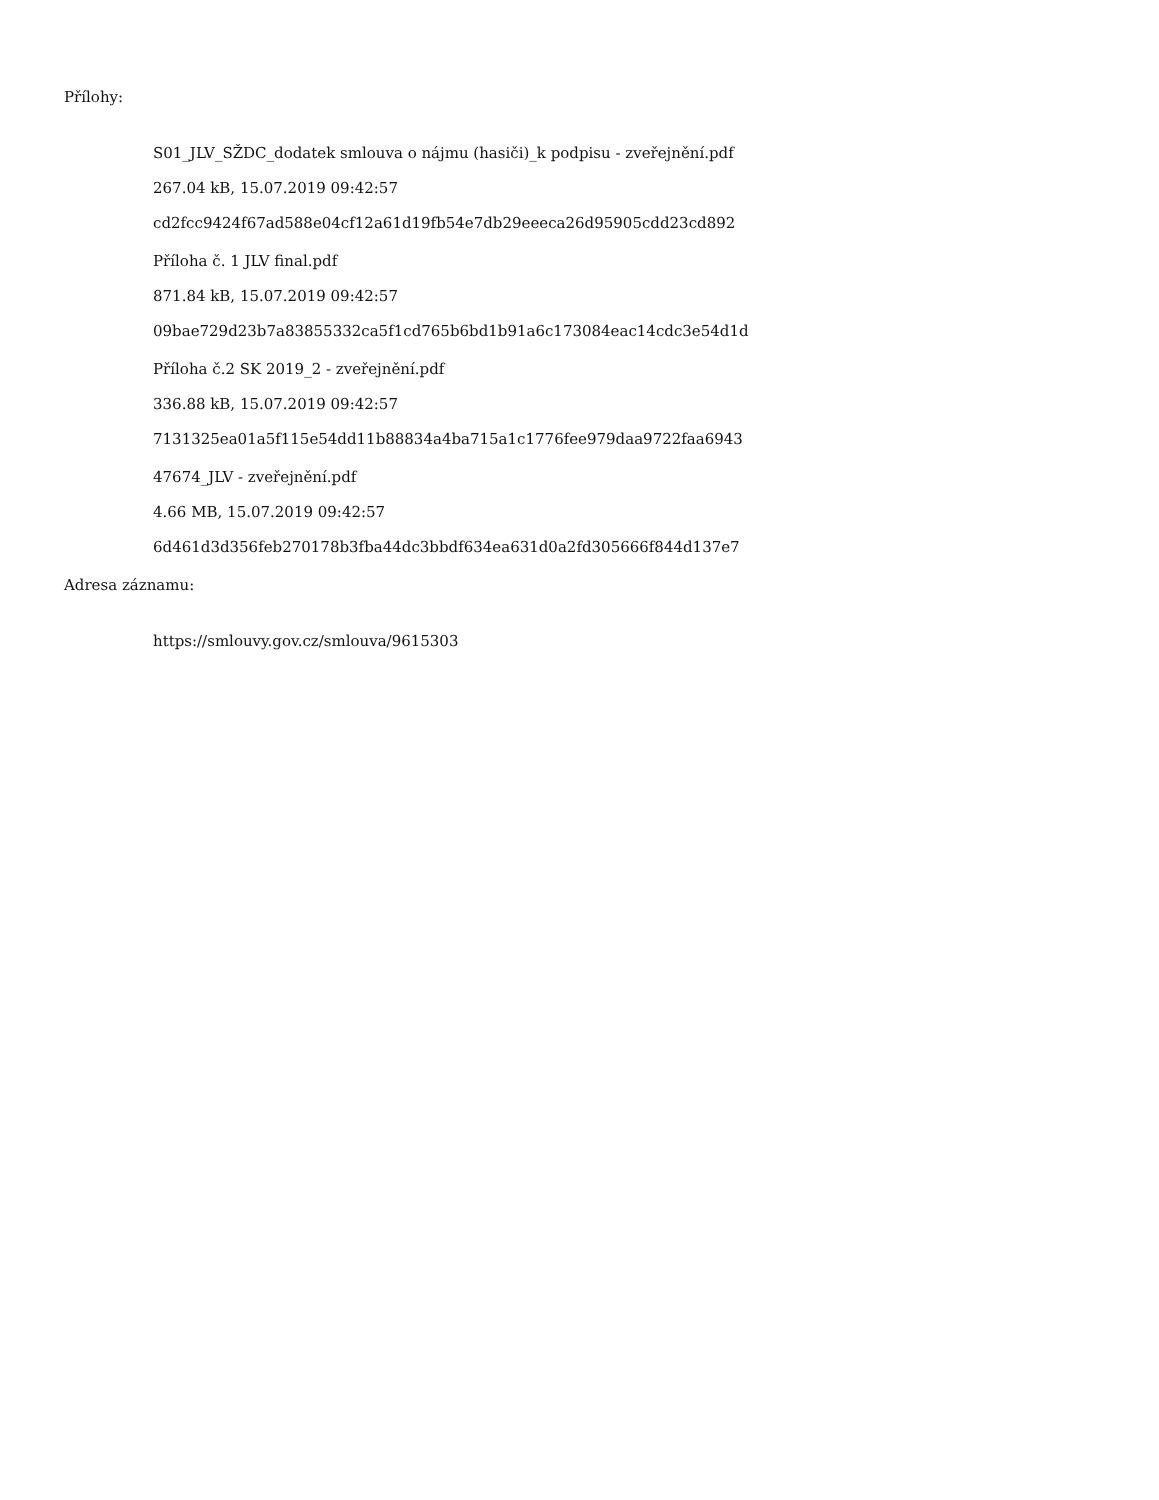Přílohy:
S01_JLV_SŽDC_dodatek smlouva o nájmu (hasiči)_k podpisu - zveřejnění.pdf
267.04 kB, 15.07.2019 09:42:57
cd2fcc9424f67ad588e04cf12a61d19fb54e7db29eeeca26d95905cdd23cd892
Příloha č. 1 JLV final.pdf
871.84 kB, 15.07.2019 09:42:57
09bae729d23b7a83855332ca5f1cd765b6bd1b91a6c173084eac14cdc3e54d1d
Příloha č.2 SK 2019_2 - zveřejnění.pdf
336.88 kB, 15.07.2019 09:42:57
7131325ea01a5f115e54dd11b88834a4ba715a1c1776fee979daa9722faa6943
47674_JLV - zveřejnění.pdf
4.66 MB, 15.07.2019 09:42:57
6d461d3d356feb270178b3fba44dc3bbdf634ea631d0a2fd305666f844d137e7
Adresa záznamu:
https://smlouvy.gov.cz/smlouva/9615303